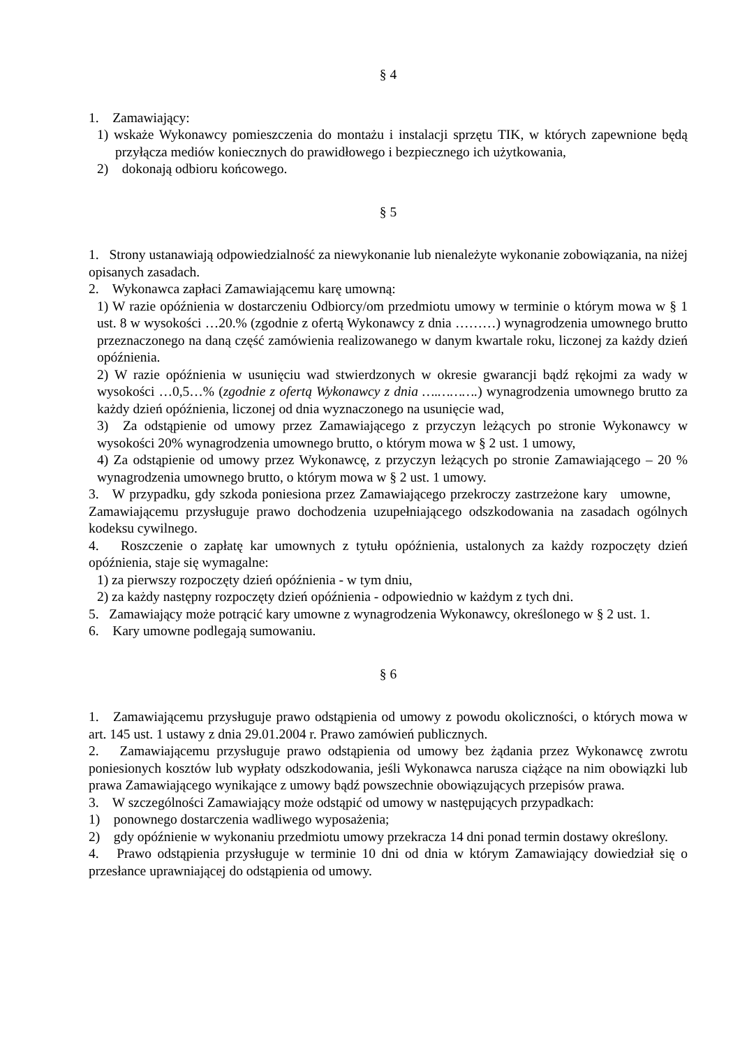§ 4
1. Zamawiający:
1) wskaże Wykonawcy pomieszczenia do montażu i instalacji sprzętu TIK, w których zapewnione będą przyłącza mediów koniecznych do prawidłowego i bezpiecznego ich użytkowania,
2) dokonają odbioru końcowego.
§ 5
1. Strony ustanawiają odpowiedzialność za niewykonanie lub nienależyte wykonanie zobowiązania, na niżej opisanych zasadach.
2. Wykonawca zapłaci Zamawiającemu karę umowną:
1) W razie opóźnienia w dostarczeniu Odbiorcy/om przedmiotu umowy w terminie o którym mowa w § 1 ust. 8 w wysokości …20.% (zgodnie z ofertą Wykonawcy z dnia ………) wynagrodzenia umownego brutto przeznaczonego na daną część zamówienia realizowanego w danym kwartale roku, liczonej za każdy dzień opóźnienia.
2) W razie opóźnienia w usunięciu wad stwierdzonych w okresie gwarancji bądź rękojmi za wady w wysokości …0,5…% (zgodnie z ofertą Wykonawcy z dnia ….……….) wynagrodzenia umownego brutto za każdy dzień opóźnienia, liczonej od dnia wyznaczonego na usunięcie wad,
3) Za odstąpienie od umowy przez Zamawiającego z przyczyn leżących po stronie Wykonawcy w wysokości 20% wynagrodzenia umownego brutto, o którym mowa w § 2 ust. 1 umowy,
4) Za odstąpienie od umowy przez Wykonawcę, z przyczyn leżących po stronie Zamawiającego – 20 % wynagrodzenia umownego brutto, o którym mowa w § 2 ust. 1 umowy.
3. W przypadku, gdy szkoda poniesiona przez Zamawiającego przekroczy zastrzeżone kary umowne, Zamawiającemu przysługuje prawo dochodzenia uzupełniającego odszkodowania na zasadach ogólnych kodeksu cywilnego.
4. Roszczenie o zapłatę kar umownych z tytułu opóźnienia, ustalonych za każdy rozpoczęty dzień opóźnienia, staje się wymagalne:
1) za pierwszy rozpoczęty dzień opóźnienia - w tym dniu,
2) za każdy następny rozpoczęty dzień opóźnienia - odpowiednio w każdym z tych dni.
5. Zamawiający może potrącić kary umowne z wynagrodzenia Wykonawcy, określonego w § 2 ust. 1.
6. Kary umowne podlegają sumowaniu.
§ 6
1. Zamawiającemu przysługuje prawo odstąpienia od umowy z powodu okoliczności, o których mowa w art. 145 ust. 1 ustawy z dnia 29.01.2004 r. Prawo zamówień publicznych.
2. Zamawiającemu przysługuje prawo odstąpienia od umowy bez żądania przez Wykonawcę zwrotu poniesionych kosztów lub wypłaty odszkodowania, jeśli Wykonawca narusza ciążące na nim obowiązki lub prawa Zamawiającego wynikające z umowy bądź powszechnie obowiązujących przepisów prawa.
3. W szczególności Zamawiający może odstąpić od umowy w następujących przypadkach:
1) ponownego dostarczenia wadliwego wyposażenia;
2) gdy opóźnienie w wykonaniu przedmiotu umowy przekracza 14 dni ponad termin dostawy określony.
4. Prawo odstąpienia przysługuje w terminie 10 dni od dnia w którym Zamawiający dowiedział się o przesłance uprawniającej do odstąpienia od umowy.